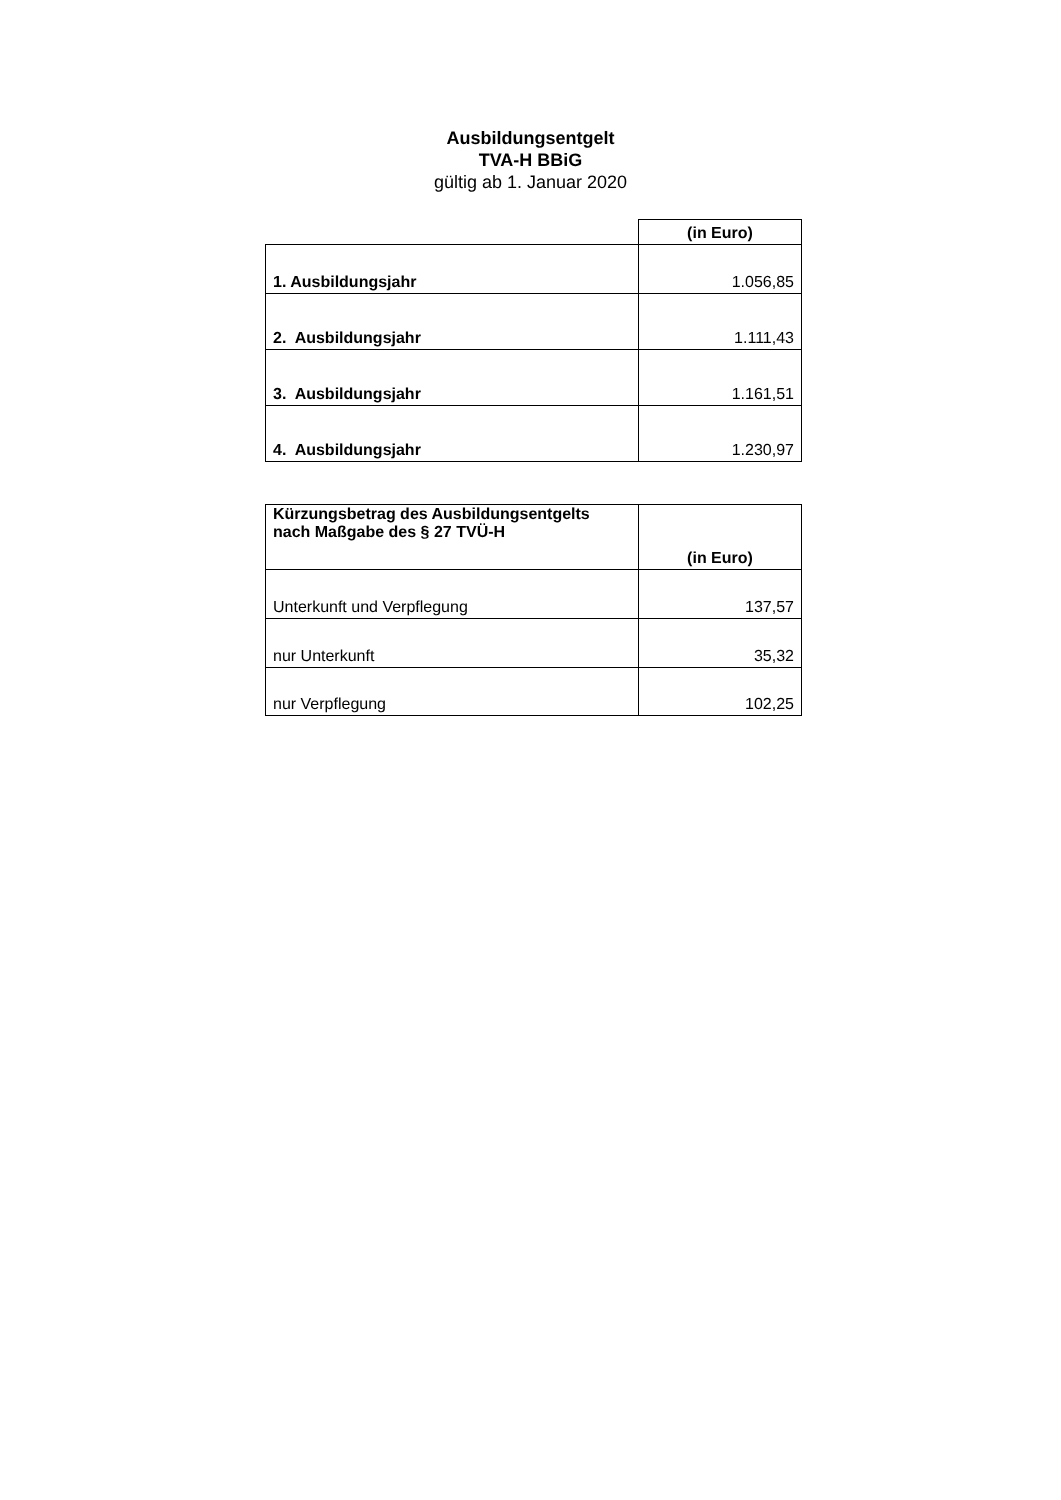Ausbildungsentgelt
TVA-H BBiG
gültig ab 1. Januar 2020
| | (in Euro) |
| 1. Ausbildungsjahr | 1.056,85 |
| 2. Ausbildungsjahr | 1.111,43 |
| 3. Ausbildungsjahr | 1.161,51 |
| 4. Ausbildungsjahr | 1.230,97 |
| Kürzungsbetrag des Ausbildungsentgelts nach Maßgabe des § 27 TVÜ-H | (in Euro) |
| Unterkunft und Verpflegung | 137,57 |
| nur Unterkunft | 35,32 |
| nur Verpflegung | 102,25 |